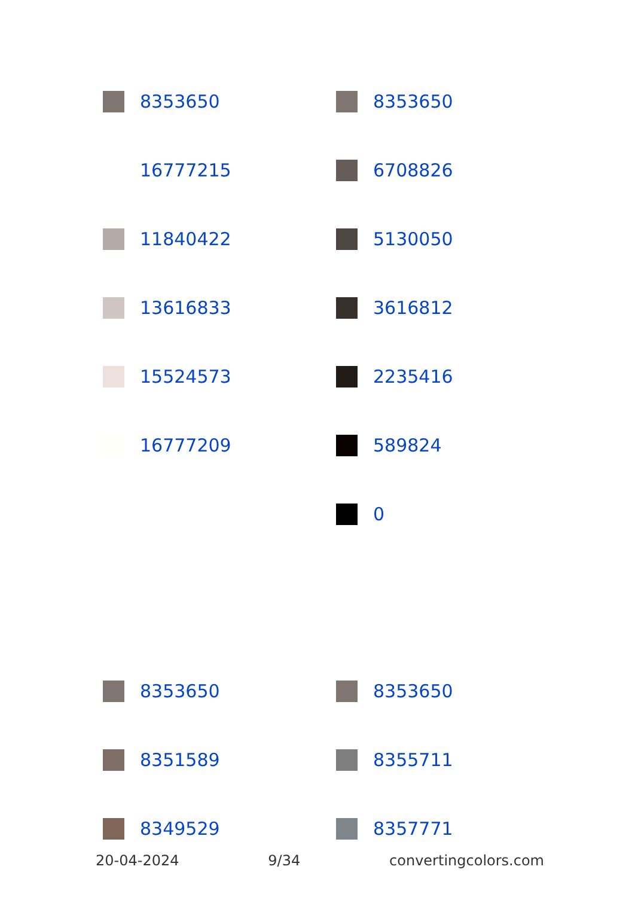8353650
16777215
11840422
13616833
15524573
16777209
8353650
6708826
5130050
3616812
2235416
589824
0
8353650
8351589
8349529
8353650
8355711
8357771
20-04-2024 9/34 convertingcolors.com